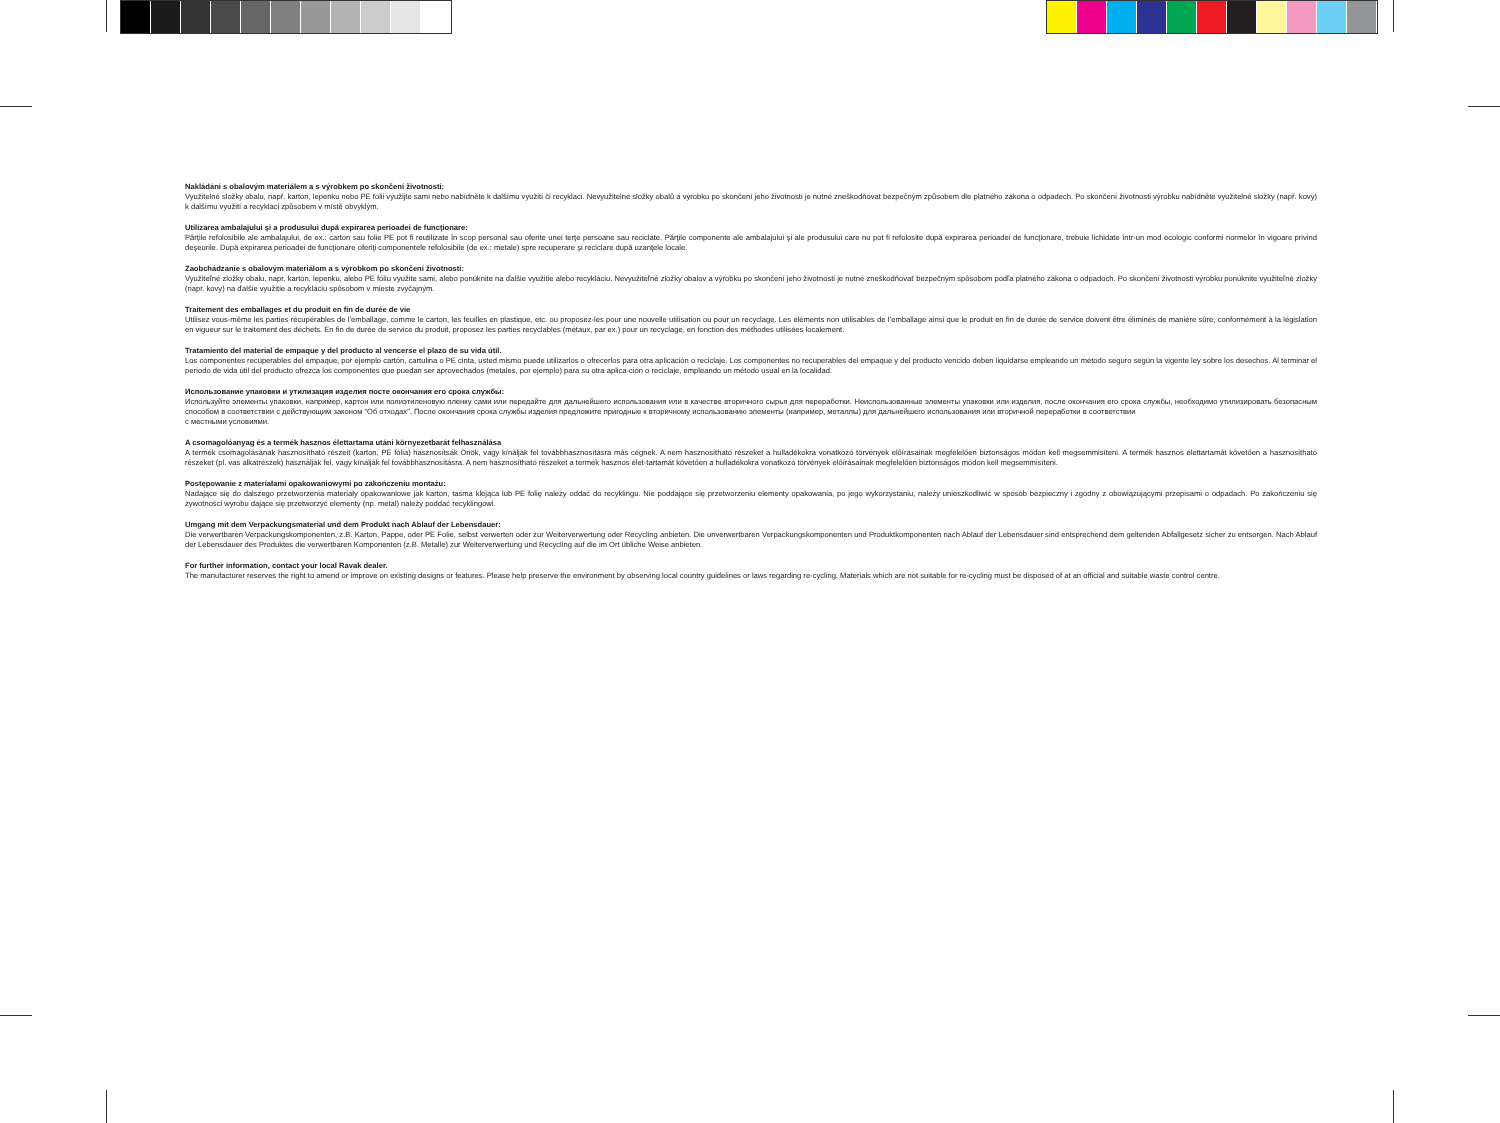Nakládání s obalovým materiálem a s výrobkem po skončení životnosti:
Využitelné složky obalu, např. karton, lepenku nebo PE folii využijte sami nebo nabídněte k dalšímu využití či recyklaci. Nevyužitelné složky obalů a výrobku po skončení jeho životnosti je nutné zneškodňovat bezpečným způsobem dle platného zákona o odpadech. Po skončení životnosti výrobku nabídněte využitelné složky (např. kovy) k dalšímu využití a recyklaci způsobem v místě obvyklým.
Utilizarea ambalajului şi a produsului după expirarea perioadei de funcţionare:
Părţile refolosibile ale ambalajului, de ex.: carton sau folie PE pot fi reutilizate în scop personal sau oferite unei terţe persoane sau reciclate. Părţile componente ale ambalajului şi ale produsului care nu pot fi refolosite după expirarea perioadei de funcţionare, trebuie lichidate într-un mod ecologic conformi normelor în vigoare privind deşeurile. După expirarea perioadei de funcţionare oferiţi componentele refolosibile (de ex.: metale) spre recuperare şi reciclare după uzanţele locale.
Zaobchádzanie s obalovým materiálom a s výrobkom po skončení životnosti:
Využiteľné zložky obalu, napr. kartón, lepenku, alebo PE fóliu využite sami, alebo ponúknite na ďalšie využitie alebo recykláciu. Nevyužiteľné zložky obalov a výrobku po skončení jeho životnosti je nutné zneškodňovať bezpečným spôsobom podľa platného zákona o odpadoch. Po skončení životnosti výrobku ponúknite využiteľné zložky (napr. kovy) na ďalšie využitie a recykláciu spôsobom v mieste zvyčajným.
Traitement des emballages et du produit en fin de durée de vie
Utilisez vous-même les parties récupérables de l’emballage, comme le carton, les feuilles en plastique, etc. ou proposez-les pour une nouvelle utilisation ou pour un recyclage. Les éléments non utilisables de l’emballage ainsi que le produit en fin de durée de service doivent être éliminés de manière sûre, conformément à la législation en vigueur sur le traitement des déchets. En fin de durée de service du produit, proposez les parties recyclables (métaux, par ex.) pour un recyclage, en fonction des méthodes utilisées localement.
Tratamiento del material de empaque y del producto al vencerse el plazo de su vida útil.
Los componentes recuperables del empaque, por ejemplo cartón, cartulina o PE cinta, usted mismo puede utilizarlos o ofrecerlos para otra aplicación o reciclaje. Los componentes no recuperables del empaque y del producto vencido deben liquidarse empleando un método seguro según la vigente ley sobre los desechos. Al terminar el período de vida útil del producto ofrezca los componentes que puedan ser aprovechados (metales, por ejemplo) para su otra aplica-ción o reciclaje, empleando un método usual en la localidad.
Использование упаковки и утилизация изделия посте окончания его срока службы:
Используйте элементы упаковки, например, картон или полиэтиленовую пленку сами или передайте для дальнейшего использования или в качестве вторичного сырья для переработки. Неиспользованные элементы упаковки или изделия, после окончания его срока службы, необходимо утилизировать безопасным способом в соответствии с действующим законом “Об отходах”. После окончания срока службы изделия предложите пригодные к вторичному использованию элементы (например, металлы) для дальнейшего использования или вторичной переработки в соответствии
с местными условиями.
A csomagolóanyag és a termék hasznos élettartama utáni környezetbarát felhasználása
A termék csomagolásának hasznosítható részeit (karton, PE fólia) hasznosítsák Önök, vagy kínálják fel továbbhasznosításra más cégnek. A nem hasznosítható részeket a hulladékokra vonatkozó törvények előírásainak megfelelően biztonságos módon kell megsemmisíteni. A termék hasznos élettartamát követően a hasznosítható részeket (pl. vas alkatrészek) használják fel, vagy kínálják fel továbbhasznosításra. A nem hasznosítható részeket a termék hasznos élet-tartamát követően a hulladékokra vonatkozó törvények előírásainak megfelelően biztonságos módon kell megsemmisíteni.
Postępowanie z materiałami opakowaniowymi po zakończeniu montażu:
Nadające się do dalszego przetworzenia materiały opakowaniowe jak karton, taśma klejąca lub PE folię należy oddać do recyklingu. Nie poddające się przetworzeniu elementy opakowania, po jego wykorzystaniu, należy unieszkodliwić w sposób bezpieczny i zgodny z obowiązującymi przepisami o odpadach. Po zakończeniu się żywotności wyrobu dające się przetworzyć elementy (np. metal) należy poddać recyklingowi.
Umgang mit dem Verpackungsmaterial und dem Produkt nach Ablauf der Lebensdauer:
Die verwertbaren Verpackungskomponenten, z.B. Karton, Pappe, oder PE Folie, selbst verwerten oder zur Weiterverwertung oder Recycling anbieten. Die unverwertbaren Verpackungskomponenten und Produktkomponenten nach Ablauf der Lebensdauer sind entsprechend dem geltenden Abfallgesetz sicher zu entsorgen. Nach Ablauf der Lebensdauer des Produktes die verwertbaren Komponenten (z.B. Metalle) zur Weiterverwertung und Recycling auf die im Ort übliche Weise anbieten.
For further information, contact your local Ravak dealer.
The manufacturer reserves the right to amend or improve on existing designs or features. Please help preserve the environment by observing local country guidelines or laws regarding re-cycling. Materials which are not suitable for re-cycling must be disposed of at an official and suitable waste control centre.